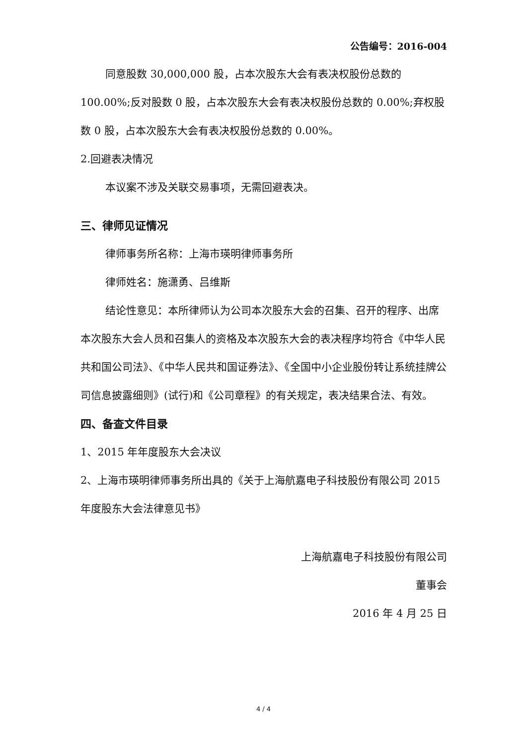公告编号：2016-004
同意股数 30,000,000 股，占本次股东大会有表决权股份总数的 100.00%;反对股数 0 股，占本次股东大会有表决权股份总数的 0.00%;弃权股数 0 股，占本次股东大会有表决权股份总数的 0.00%。
2.回避表决情况
本议案不涉及关联交易事项，无需回避表决。
三、律师见证情况
律师事务所名称：上海市瑛明律师事务所
律师姓名：施潇勇、吕维斯
结论性意见：本所律师认为公司本次股东大会的召集、召开的程序、出席本次股东大会人员和召集人的资格及本次股东大会的表决程序均符合《中华人民共和国公司法》、《中华人民共和国证券法》、《全国中小企业股份转让系统挂牌公司信息披露细则》(试行)和《公司章程》的有关规定，表决结果合法、有效。
四、备查文件目录
1、2015 年年度股东大会决议
2、上海市瑛明律师事务所出具的《关于上海航嘉电子科技股份有限公司 2015 年度股东大会法律意见书》
上海航嘉电子科技股份有限公司
董事会
2016 年 4 月 25 日
4 / 4